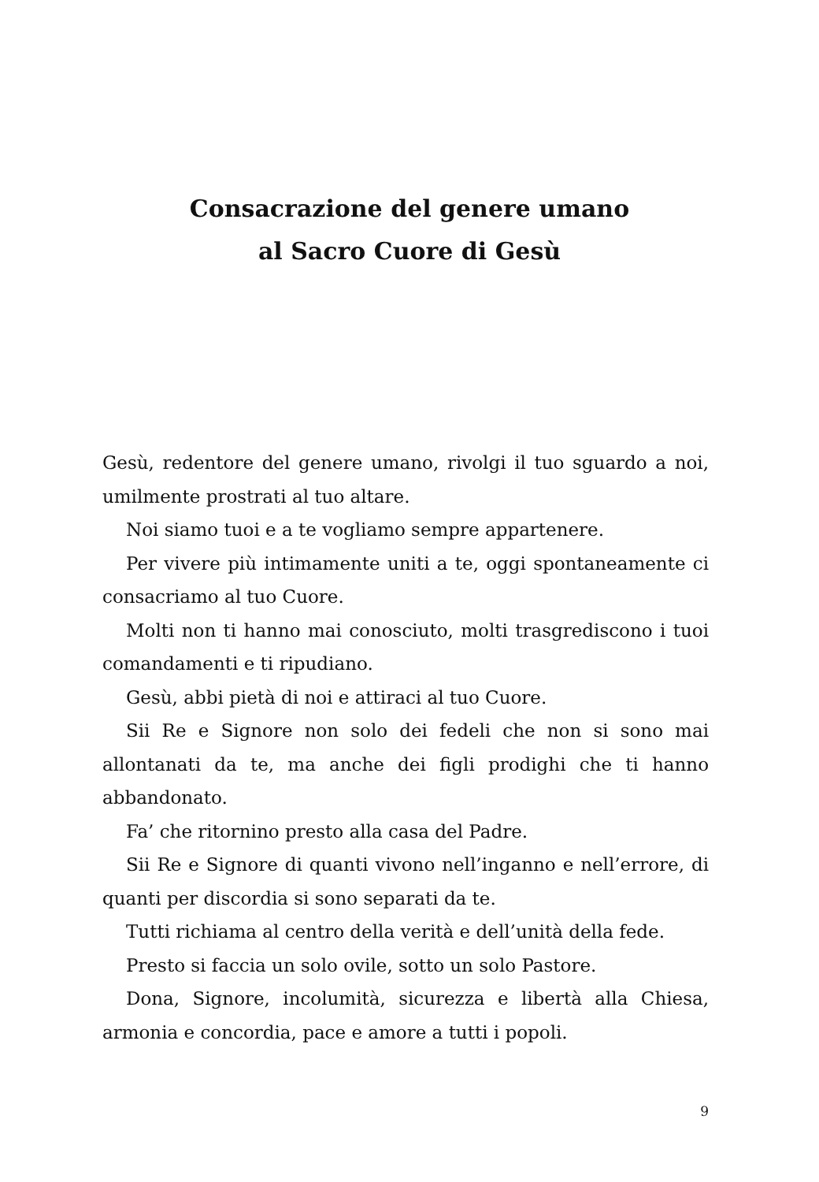Consacrazione del genere umano
al Sacro Cuore di Gesù
Gesù, redentore del genere umano, rivolgi il tuo sguardo a noi, umilmente prostrati al tuo altare.
Noi siamo tuoi e a te vogliamo sempre appartenere.
Per vivere più intimamente uniti a te, oggi spontaneamente ci consacriamo al tuo Cuore.
Molti non ti hanno mai conosciuto, molti trasgrediscono i tuoi comandamenti e ti ripudiano.
Gesù, abbi pietà di noi e attiraci al tuo Cuore.
Sii Re e Signore non solo dei fedeli che non si sono mai allontanati da te, ma anche dei figli prodighi che ti hanno abbandonato.
Fa’ che ritornino presto alla casa del Padre.
Sii Re e Signore di quanti vivono nell’inganno e nell’errore, di quanti per discordia si sono separati da te.
Tutti richiama al centro della verità e dell’unità della fede.
Presto si faccia un solo ovile, sotto un solo Pastore.
Dona, Signore, incolumità, sicurezza e libertà alla Chiesa, armonia e concordia, pace e amore a tutti i popoli.
9